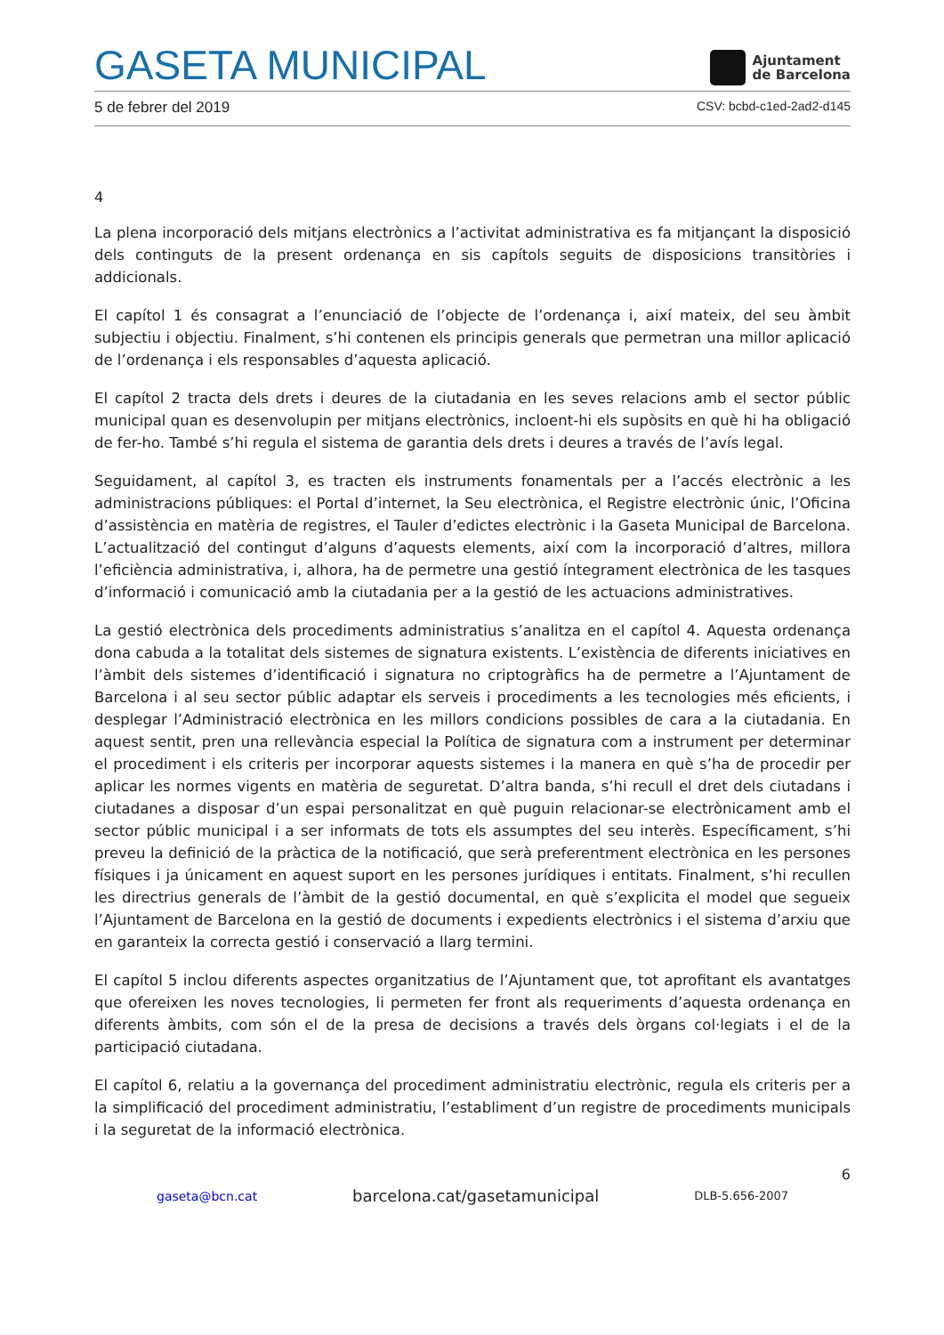GASETA MUNICIPAL
Ajuntament
de Barcelona
5 de febrer del 2019 CSV: bcbd-c1ed-2ad2-d145
4
La plena incorporació dels mitjans electrònics a l’activitat administrativa es fa mitjançant la disposició dels continguts de la present ordenança en sis capítols seguits de disposicions transitòries i addicionals.
El capítol 1 és consagrat a l’enunciació de l’objecte de l’ordenança i, així mateix, del seu àmbit subjectiu i objectiu. Finalment, s’hi contenen els principis generals que permetran una millor aplicació de l’ordenança i els responsables d’aquesta aplicació.
El capítol 2 tracta dels drets i deures de la ciutadania en les seves relacions amb el sector públic municipal quan es desenvolupin per mitjans electrònics, incloent-hi els supòsits en què hi ha obligació de fer-ho. També s’hi regula el sistema de garantia dels drets i deures a través de l’avís legal.
Seguidament, al capítol 3, es tracten els instruments fonamentals per a l’accés electrònic a les administracions públiques: el Portal d’internet, la Seu electrònica, el Registre electrònic únic, l’Oficina d’assistència en matèria de registres, el Tauler d’edictes electrònic i la Gaseta Municipal de Barcelona. L’actualització del contingut d’alguns d’aquests elements, així com la incorporació d’altres, millora l’eficiència administrativa, i, alhora, ha de permetre una gestió íntegrament electrònica de les tasques d’informació i comunicació amb la ciutadania per a la gestió de les actuacions administratives.
La gestió electrònica dels procediments administratius s’analitza en el capítol 4. Aquesta ordenança dona cabuda a la totalitat dels sistemes de signatura existents. L’existència de diferents iniciatives en l’àmbit dels sistemes d’identificació i signatura no criptogràfics ha de permetre a l’Ajuntament de Barcelona i al seu sector públic adaptar els serveis i procediments a les tecnologies més eficients, i desplegar l’Administració electrònica en les millors condicions possibles de cara a la ciutadania. En aquest sentit, pren una rellevància especial la Política de signatura com a instrument per determinar el procediment i els criteris per incorporar aquests sistemes i la manera en què s’ha de procedir per aplicar les normes vigents en matèria de seguretat. D’altra banda, s’hi recull el dret dels ciutadans i ciutadanes a disposar d’un espai personalitzat en què puguin relacionar-se electrònicament amb el sector públic municipal i a ser informats de tots els assumptes del seu interès. Específicament, s’hi preveu la definició de la pràctica de la notificació, que serà preferentment electrònica en les persones físiques i ja únicament en aquest suport en les persones jurídiques i entitats. Finalment, s’hi recullen les directrius generals de l’àmbit de la gestió documental, en què s’explicita el model que segueix l’Ajuntament de Barcelona en la gestió de documents i expedients electrònics i el sistema d’arxiu que en garanteix la correcta gestió i conservació a llarg termini.
El capítol 5 inclou diferents aspectes organitzatius de l’Ajuntament que, tot aprofitant els avantatges que ofereixen les noves tecnologies, li permeten fer front als requeriments d’aquesta ordenança en diferents àmbits, com són el de la presa de decisions a través dels òrgans col·legiats i el de la participació ciutadana.
El capítol 6, relatiu a la governança del procediment administratiu electrònic, regula els criteris per a la simplificació del procediment administratiu, l’establiment d’un registre de procediments municipals i la seguretat de la informació electrònica.
6
gaseta@bcn.cat barcelona.cat/gasetamunicipal DLB-5.656-2007